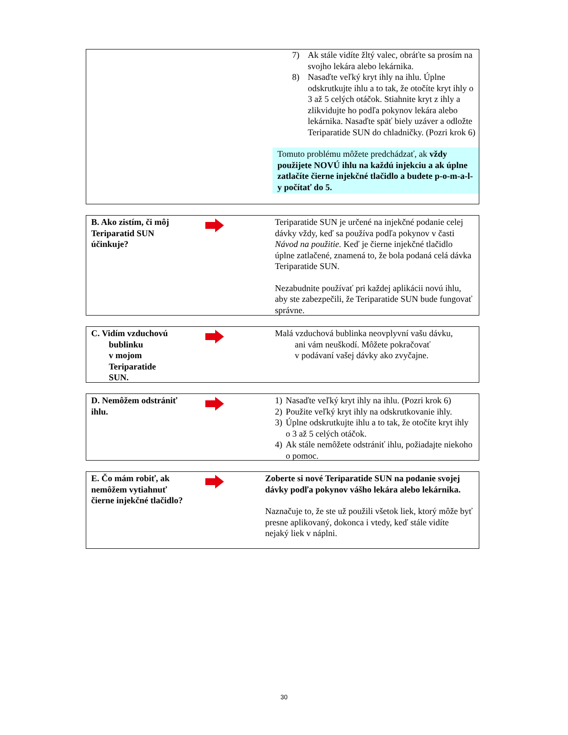7) Ak stále vidíte žltý valec, obráťte sa prosím na svojho lekára alebo lekárnika.
8) Nasaďte veľký kryt ihly na ihlu. Úplne odskrutkujte ihlu a to tak, že otočíte kryt ihly o 3 až 5 celých otáčok. Stiahnite kryt z ihly a zlikvidujte ho podľa pokynov lekára alebo lekárnika. Nasaďte späť biely uzáver a odložte Teriparatide SUN do chladničky. (Pozri krok 6)
Tomuto problému môžete predchádzať, ak vždy použijete NOVÚ ihlu na každú injekciu a ak úplne zatlačíte čierne injekčné tlačidlo a budete p-o-m-a-l-y počítať do 5.
B. Ako zistím, či môj Teriparatid SUN účinkuje?
Teriparatide SUN je určené na injekčné podanie celej dávky vždy, keď sa používa podľa pokynov v časti Návod na použitie. Keď je čierne injekčné tlačidlo úplne zatlačené, znamená to, že bola podaná celá dávka Teriparatide SUN.
Nezabudnite používať pri každej aplikácii novú ihlu, aby ste zabezpečili, že Teriparatide SUN bude fungovať správne.
C. Vidím vzduchovú
bublinku
v mojom
Teriparatide
SUN.
Malá vzduchová bublinka neovplyvní vašu dávku,
ani vám neuškodí. Môžete pokračovať
v podávaní vašej dávky ako zvyčajne.
D. Nemôžem odstrániť ihlu.
1) Nasaďte veľký kryt ihly na ihlu. (Pozri krok 6)
2) Použite veľký kryt ihly na odskrutkovanie ihly.
3) Úplne odskrutkujte ihlu a to tak, že otočíte kryt ihly o 3 až 5 celých otáčok.
4) Ak stále nemôžete odstrániť ihlu, požiadajte niekoho o pomoc.
E. Čo mám robiť, ak nemôžem vytiahnuť čierne injekčné tlačidlo?
Zoberte si nové Teriparatide SUN na podanie svojej dávky podľa pokynov vášho lekára alebo lekárnika.
Naznačuje to, že ste už použili všetok liek, ktorý môže byť presne aplikovaný, dokonca i vtedy, keď stále vidíte nejaký liek v náplni.
30